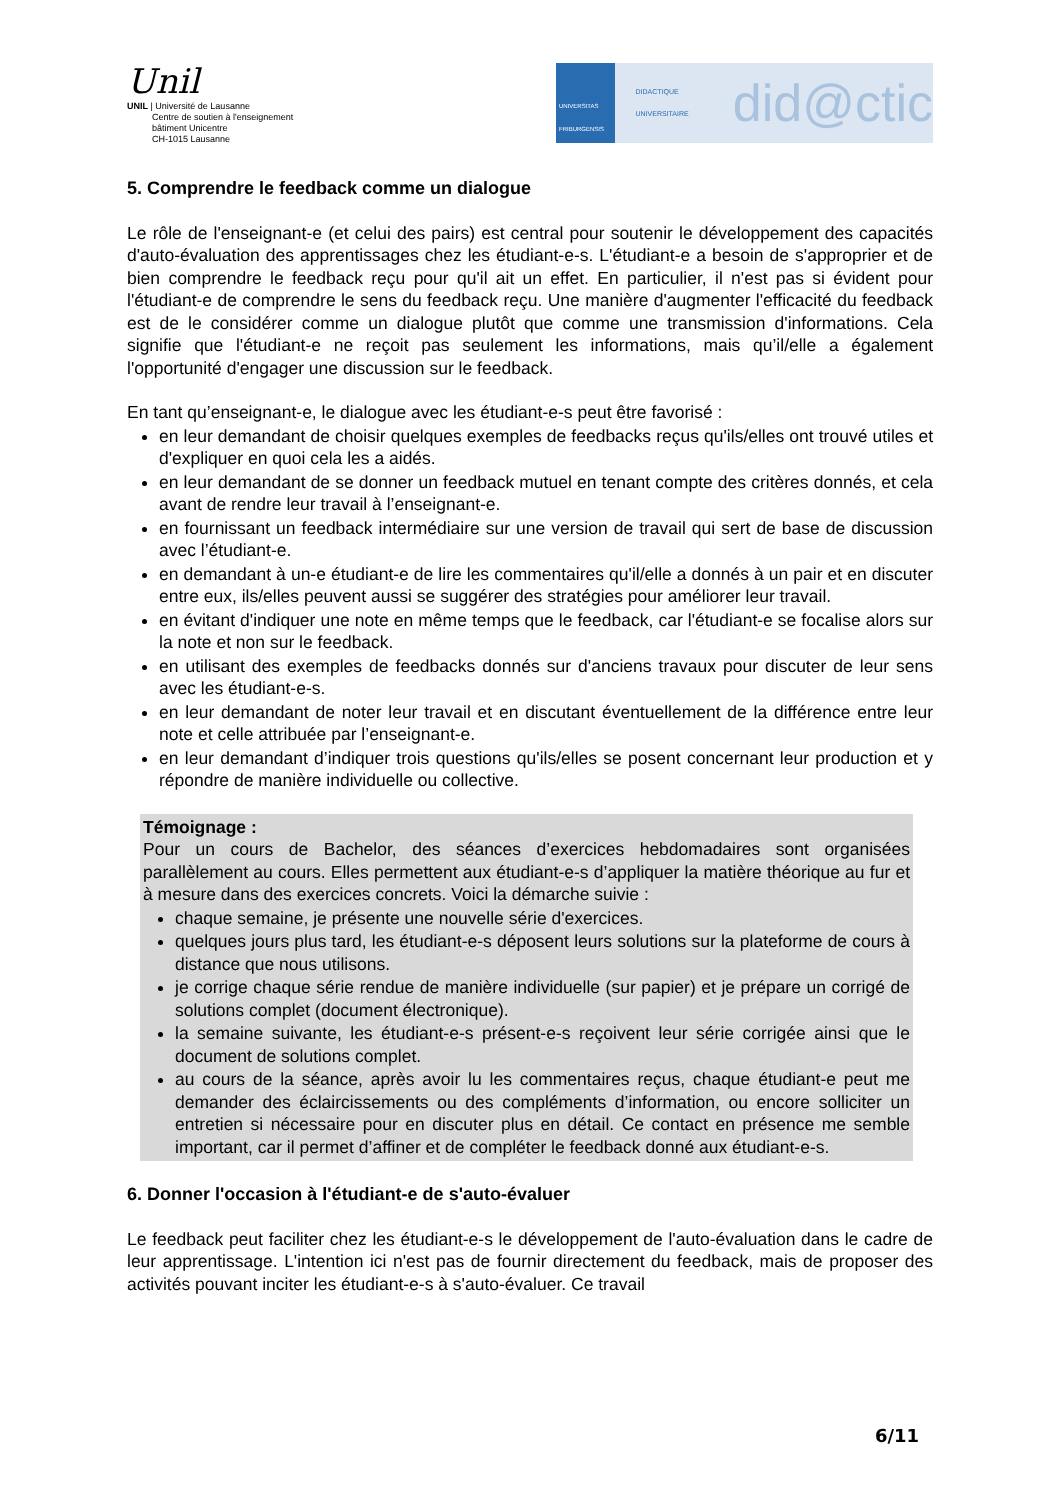Unil
UNIL | Université de Lausanne
Centre de soutien à l'enseignement
bâtiment Unicentre
CH-1015 Lausanne
UNIVERSITAS FRIBURGENSIS
DIDACTIQUE UNIVERSITAIRE did@ctic
5. Comprendre le feedback comme un dialogue
Le rôle de l'enseignant-e (et celui des pairs) est central pour soutenir le développement des capacités d'auto-évaluation des apprentissages chez les étudiant-e-s. L'étudiant-e a besoin de s'approprier et de bien comprendre le feedback reçu pour qu'il ait un effet. En particulier, il n'est pas si évident pour l'étudiant-e de comprendre le sens du feedback reçu. Une manière d'augmenter l'efficacité du feedback est de le considérer comme un dialogue plutôt que comme une transmission d'informations. Cela signifie que l'étudiant-e ne reçoit pas seulement les informations, mais qu’il/elle a également l'opportunité d'engager une discussion sur le feedback.
En tant qu’enseignant-e, le dialogue avec les étudiant-e-s peut être favorisé :
en leur demandant de choisir quelques exemples de feedbacks reçus qu'ils/elles ont trouvé utiles et d'expliquer en quoi cela les a aidés.
en leur demandant de se donner un feedback mutuel en tenant compte des critères donnés, et cela avant de rendre leur travail à l’enseignant-e.
en fournissant un feedback intermédiaire sur une version de travail qui sert de base de discussion avec l’étudiant-e.
en demandant à un-e étudiant-e de lire les commentaires qu'il/elle a donnés à un pair et en discuter entre eux, ils/elles peuvent aussi se suggérer des stratégies pour améliorer leur travail.
en évitant d'indiquer une note en même temps que le feedback, car l'étudiant-e se focalise alors sur la note et non sur le feedback.
en utilisant des exemples de feedbacks donnés sur d'anciens travaux pour discuter de leur sens avec les étudiant-e-s.
en leur demandant de noter leur travail et en discutant éventuellement de la différence entre leur note et celle attribuée par l’enseignant-e.
en leur demandant d’indiquer trois questions qu'ils/elles se posent concernant leur production et y répondre de manière individuelle ou collective.
Témoignage :
Pour un cours de Bachelor, des séances d’exercices hebdomadaires sont organisées parallèlement au cours. Elles permettent aux étudiant-e-s d’appliquer la matière théorique au fur et à mesure dans des exercices concrets. Voici la démarche suivie :
chaque semaine, je présente une nouvelle série d'exercices.
quelques jours plus tard, les étudiant-e-s déposent leurs solutions sur la plateforme de cours à distance que nous utilisons.
je corrige chaque série rendue de manière individuelle (sur papier) et je prépare un corrigé de solutions complet (document électronique).
la semaine suivante, les étudiant-e-s présent-e-s reçoivent leur série corrigée ainsi que le document de solutions complet.
au cours de la séance, après avoir lu les commentaires reçus, chaque étudiant-e peut me demander des éclaircissements ou des compléments d’information, ou encore solliciter un entretien si nécessaire pour en discuter plus en détail. Ce contact en présence me semble important, car il permet d’affiner et de compléter le feedback donné aux étudiant-e-s.
6. Donner l'occasion à l'étudiant-e de s'auto-évaluer
Le feedback peut faciliter chez les étudiant-e-s le développement de l'auto-évaluation dans le cadre de leur apprentissage. L'intention ici n'est pas de fournir directement du feedback, mais de proposer des activités pouvant inciter les étudiant-e-s à s'auto-évaluer. Ce travail
6/11